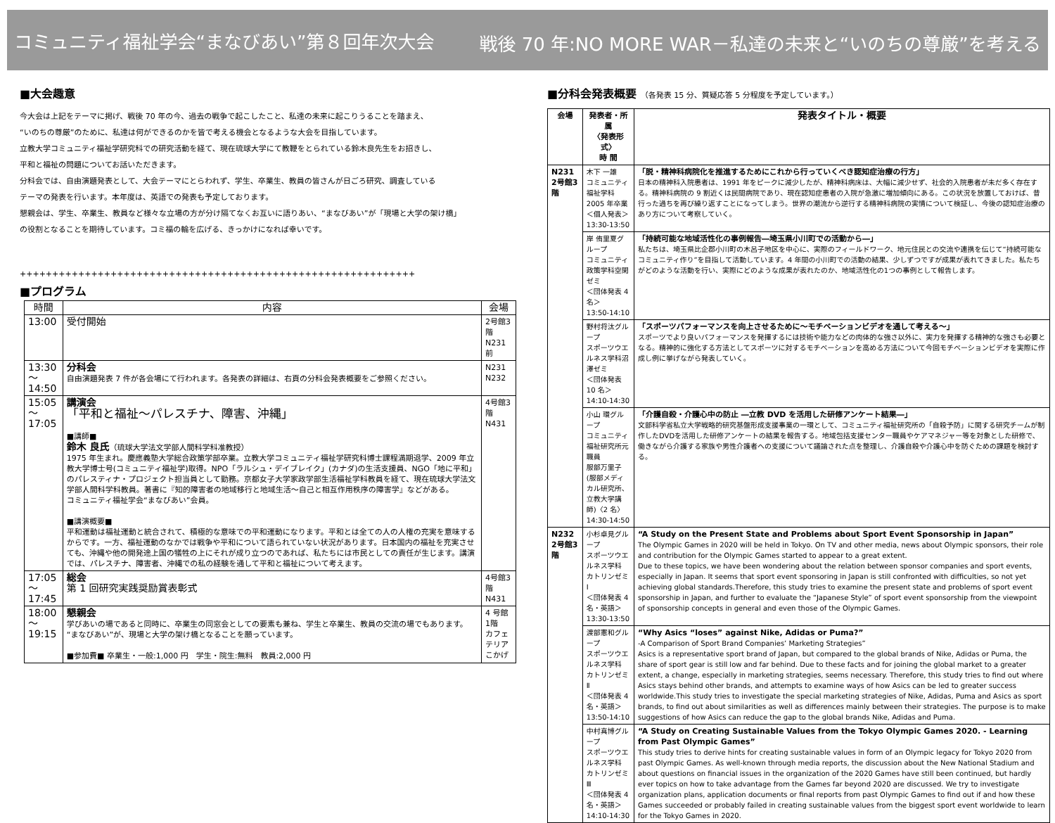コミュニティ福祉学会“まなびあい”第８回年次大会 戦後 70 年:NO MORE WAR－私達の未来と“いのちの尊厳”を考える
■大会趣意
今大会は上記をテーマに掲げ、戦後 70 年の今、過去の戦争で起こしたこと、私達の未来に起こりうることを踏まえ、
“いのちの尊厳”のために、私達は何ができるのかを皆で考える機会となるような大会を目指しています。
立教大学コミュニティ福祉学研究科での研究活動を経て、現在琉球大学にて教鞭をとられている鈴木良先生をお招きし、
平和と福祉の問題についてお話いただきます。
分科会では、自由演題発表として、大会テーマにとらわれず、学生、卒業生、教員の皆さんが日ごろ研究、調査している
テーマの発表を行います。本年度は、英語での発表も予定しております。
懇親会は、学生、卒業生、教員など様々な立場の方が分け隔てなくお互いに語りあい、“まなびあい”が「現場と大学の架け橋」
の役割となることを期待しています。コミ福の輪を広げる、きっかけになれば幸いです。
+++++++++++++++++++++++++++++++++++++++++++++++++++++++++++++
■プログラム
| 時間 | 内容 | 会場 |
| --- | --- | --- |
| 13:00 | 受付開始 | 2号館3階 N231 前 |
| 13:30 ～14:50 | 分科会 自由演題発表 7 件が各会場にて行われます。各発表の詳細は、右頁の分科会発表概要をご参照ください。 | N231 N232 |
| 15:05 ～17:05 | 講演会 「平和と福祉～パレスチナ、障害、沖縄」 ■講師■ 鈴木 良氏 （琉球大学法文学部人間科学科准教授） 1975 年生まれ。慶應義塾大学総合政策学部卒業。立教大学コミュニティ福祉学研究科博士課程満期退学、2009 年立教大学博士号(コミュニティ福祉学)取得。NPO「ラルシュ・デイブレイク」(カナダ)の生活支援員、NGO「地に平和」のパレスティナ・プロジェクト担当員として勤務。京都女子大学家政学部生活福祉学科教員を経て、現在琉球大学法文学部人間科学科教員。著書に『知的障害者の地域移行と地域生活～自己と相互作用秩序の障害学』などがある。 コミュニティ福祉学会“まなびあい”会員。 ■講演概要■ 平和運動は福祉運動と統合されて、積極的な意味での平和運動になります。平和とは全ての人の人権の充実を意味するからです。一方、福祉運動のなかでは戦争や平和について語られていない状況があります。日本国内の福祉を充実させても、沖縄や他の開発途上国の犠牲の上にそれが成り立つのであれば、私たちには市民としての責任が生じます。講演では、パレスチナ、障害者、沖縄での私の経験を通して平和と福祉について考えます。 | 4号館3階 N431 |
| 17:05 ～17:45 | 総会 第 1 回研究実践奨励賞表彰式 | 4号館3階 N431 |
| 18:00 ～19:15 | 懇親会 学びあいの場であると同時に、卒業生の同窓会としての要素も兼ね、学生と卒業生、教員の交流の場でもあります。“まなびあい”が、現場と大学の架け橋となることを願っています。 ■参加費■ 卒業生・一般:1,000 円 学生・院生:無料 教員:2,000 円 | 4 号館1階 カフェテリア こかげ |
■分科会発表概要 （各発表 15 分、質疑応答 5 分程度を予定しています。）
| 会場 | 発表者・所属 〈発表形式〉 時 間 | 発表タイトル・概要 |
| --- | --- | --- |
| N231 2号館3階 | 木下 一雄 コミュニティ福祉学科 2005 年卒業 ＜個人発表＞ 13:30-13:50 | 「脱・精神科病院化を推進するためにこれから行っていくべき認知症治療の行方」 日本の精神科入院患者は、1991 年をピークに減少したが、精神科病床は、大幅に減少せず、社会的入院患者が未だ多く存在する。精神科病院の 9 割近くは民間病院であり、現在認知症患者の入院が急激に増加傾向にある。この状況を放置しておけば、昔行った過ちを再び繰り返すことになってしまう。世界の潮流から逆行する精神科病院の実情について検証し、今後の認知症治療のあり方について考察していく。 |
| | 岸 侑里夏グループ コミュニティ政策学科空閑ゼミ ＜団体発表 4 名＞ 13:50-14:10 | 「持続可能な地域活性化の事例報告―埼玉県小川町での活動から―」 私たちは、埼玉県比企郡小川町の木呂子地区を中心に、実際のフィールドワーク、地元住民との交流や連携を伝じて“持続可能なコミュニティ作り”を目指して活動しています。4 年間の小川町での活動の結果、少しずつですが成果が表れてきました。私たちがどのような活動を行い、実際にどのような成果が表れたのか、地域活性化の1つの事例として報告します。 |
| | 野村将汰グループ スポーツウエルネス学科沼澤ゼミ ＜団体発表 10 名＞ 14:10-14:30 | 「スポーツパフォーマンスを向上させるために～モチベーションビデオを通して考える～」 スポーツでより良いパフォーマンスを発揮するには技術や能力などの肉体的な強さ以外に、実力を発揮する精神的な強さも必要となる。精神的に強化する方法としてスポーツに対するモチベーションを高める方法について今回モチベーションビデオを実際に作成し例に挙げながら発表していく。 |
| | 小山 環グループ コミュニティ福祉研究所元職員 服部万里子(服部メディカル研究所、立教大学講師)〈2 名〉 14:30-14:50 | 「介護自殺・介護心中の防止 ―立教 DVD を活用した研修アンケート結果―」 文部科学省私立大学戦略的研究基盤形成支援事業の一環として、コミュニティ福祉研究所の「自殺予防」に関する研究チームが制作したDVDを活用した研修アンケートの結果を報告する。地域包括支援センター職員やケアマネジャー等を対象とした研修で、働きながら介護する家族や男性介護者への支援について議論された点を整理し、介護自殺や介護心中を防ぐための課題を検討する。 |
| N232 2号館3階 | 小杉卓見グループ スポーツウエルネス学科 カトリンゼミⅠ ＜団体発表 4 名・英語＞ 13:30-13:50 | “A Study on the Present State and Problems about Sport Event Sponsorship in Japan” The Olympic Games in 2020 will be held in Tokyo. On TV and other media, news about Olympic sponsors, their role and contribution for the Olympic Games started to appear to a great extent. Due to these topics, we have been wondering about the relation between sponsor companies and sport events, especially in Japan. It seems that sport event sponsoring in Japan is still confronted with difficulties, so not yet achieving global standards.Therefore, this study tries to examine the present state and problems of sport event sponsorship in Japan, and further to evaluate the “Japanese Style” of sport event sponsorship from the viewpoint of sponsorship concepts in general and even those of the Olympic Games. |
| | 渡部憲和グループ スポーツウエルネス学科 カトリンゼミⅡ ＜団体発表 4 名・英語＞ 13:50-14:10 | “Why Asics “loses” against Nike, Adidas or Puma?” -A Comparison of Sport Brand Companies’ Marketing Strategies” Asics is a representative sport brand of Japan, but compared to the global brands of Nike, Adidas or Puma, the share of sport gear is still low and far behind. Due to these facts and for joining the global market to a greater extent, a change, especially in marketing strategies, seems necessary. Therefore, this study tries to find out where Asics stays behind other brands, and attempts to examine ways of how Asics can be led to greater success worldwide.This study tries to investigate the special marketing strategies of Nike, Adidas, Puma and Asics as sport brands, to find out about similarities as well as differences mainly between their strategies. The purpose is to make suggestions of how Asics can reduce the gap to the global brands Nike, Adidas and Puma. |
| | 中村真博グループ スポーツウエルネス学科 カトリンゼミⅢ ＜団体発表 4 名・英語＞ 14:10-14:30 | “A Study on Creating Sustainable Values from the Tokyo Olympic Games 2020. - Learning from Past Olympic Games” This study tries to derive hints for creating sustainable values in form of an Olympic legacy for Tokyo 2020 from past Olympic Games. As well-known through media reports, the discussion about the New National Stadium and about questions on financial issues in the organization of the 2020 Games have still been continued, but hardly ever topics on how to take advantage from the Games far beyond 2020 are discussed. We try to investigate organization plans, application documents or final reports from past Olympic Games to find out if and how these Games succeeded or probably failed in creating sustainable values from the biggest sport event worldwide to learn for the Tokyo Games in 2020. |